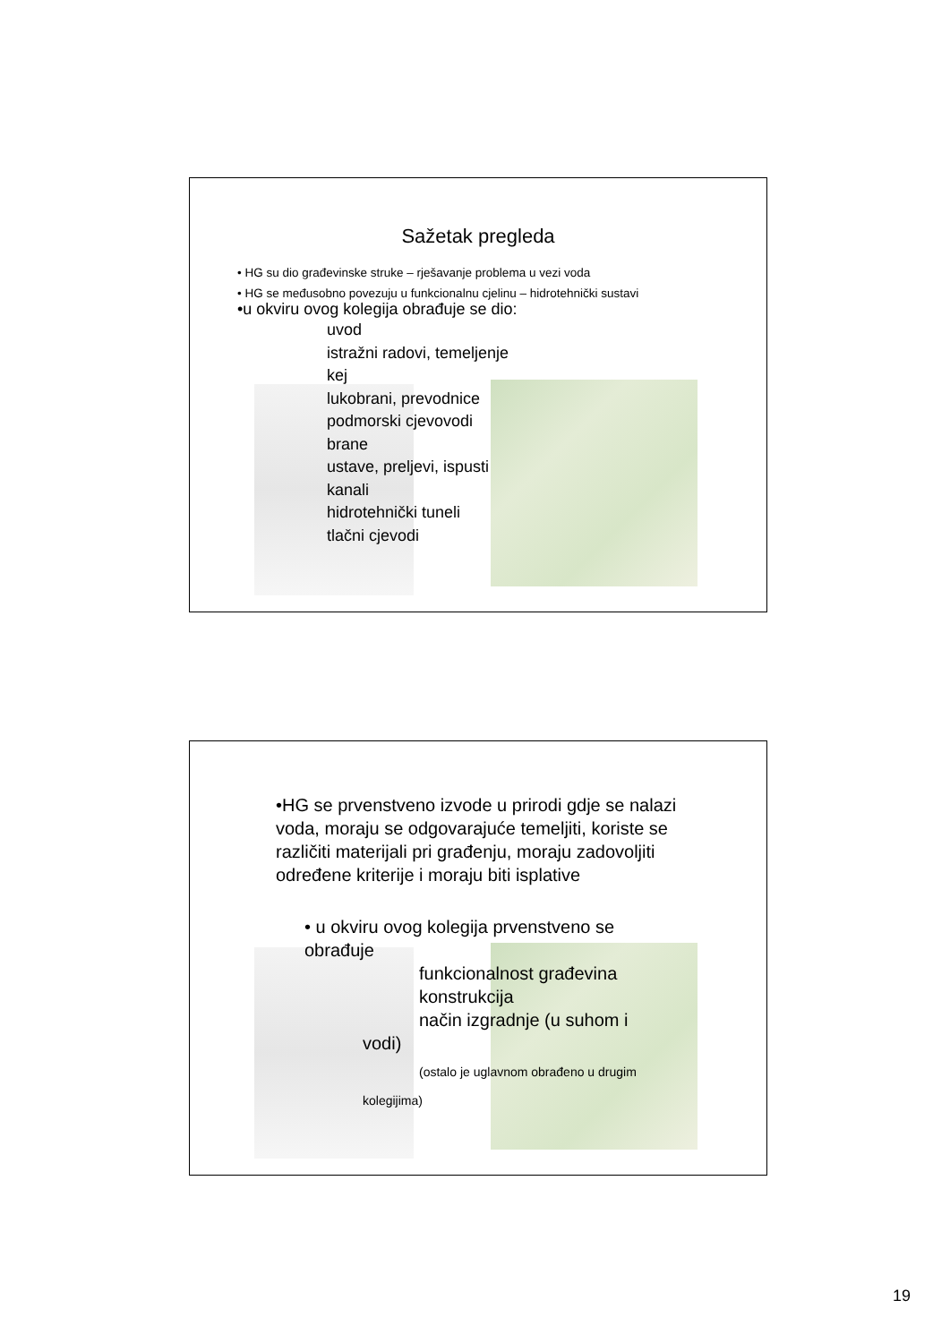Sažetak pregleda
• HG su dio građevinske struke – rješavanje problema u vezi voda
• HG se međusobno povezuju u funkcionalnu cjelinu – hidrotehnički sustavi
•u okviru ovog kolegija obrađuje se dio:
uvod
istražni radovi, temeljenje
kej
lukobrani, prevodnice
podmorski cjevovodi
brane
ustave, preljevi, ispusti
kanali
hidrotehnički tuneli
tlačni cjevodi
•HG se prvenstveno izvode u prirodi gdje se nalazi voda, moraju se odgovarajuće temeljiti, koriste se različiti materijali pri građenju, moraju zadovoljiti određene kriterije i moraju biti isplative
• u okviru ovog kolegija prvenstveno se obrađuje
funkcionalnost građevina
konstrukcija
način izgradnje (u suhom i
vodi)
(ostalo je uglavnom obrađeno u drugim
kolegijima)
19